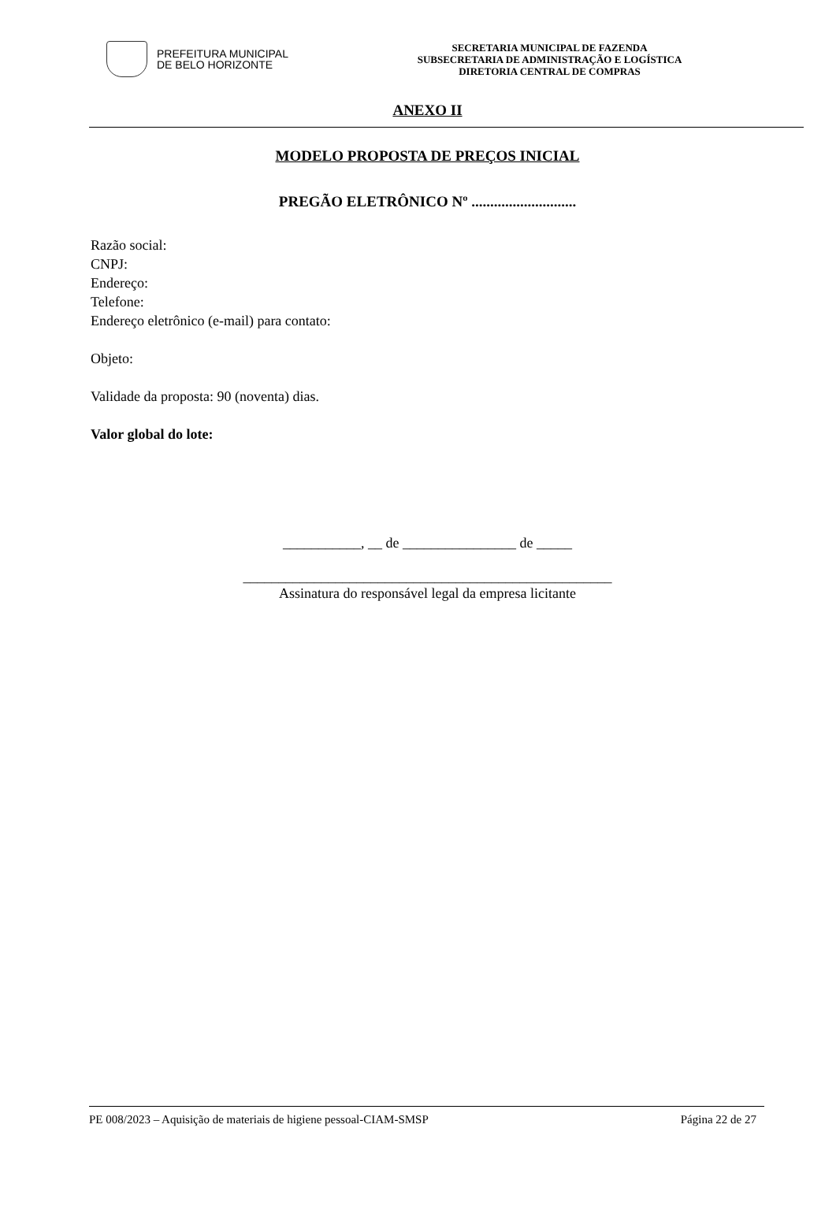PREFEITURA MUNICIPAL
DE BELO HORIZONTE
SECRETARIA MUNICIPAL DE FAZENDA
SUBSECRETARIA DE ADMINISTRAÇÃO E LOGÍSTICA
DIRETORIA CENTRAL DE COMPRAS
ANEXO II
MODELO PROPOSTA DE PREÇOS INICIAL
PREGÃO ELETRÔNICO Nº ............................
Razão social:
CNPJ:
Endereço:
Telefone:
Endereço eletrônico (e-mail) para contato:
Objeto:
Validade da proposta: 90 (noventa) dias.
Valor global do lote:
___________, __ de ________________ de _____
____________________________________________________
Assinatura do responsável legal da empresa licitante
PE 008/2023 – Aquisição de materiais de higiene pessoal-CIAM-SMSP Página 22 de 27